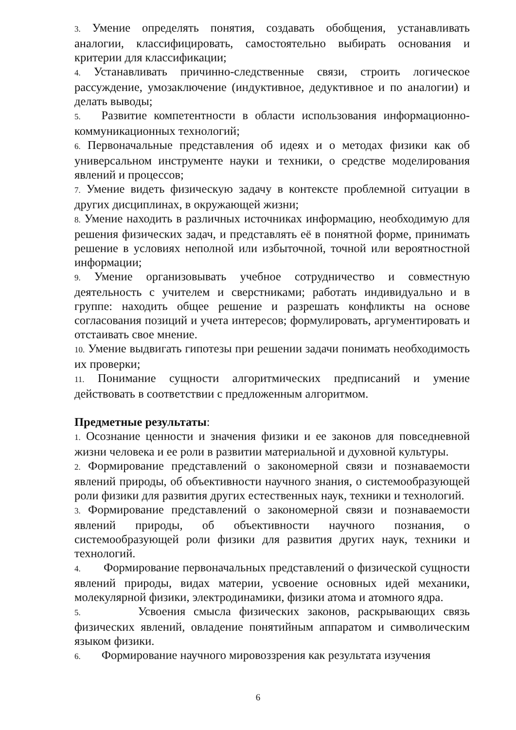3. Умение определять понятия, создавать обобщения, устанавливать аналогии, классифицировать, самостоятельно выбирать основания и критерии для классификации;
4. Устанавливать причинно-следственные связи, строить логическое рассуждение, умозаключение (индуктивное, дедуктивное и по аналогии) и делать выводы;
5. Развитие компетентности в области использования информационно-коммуникационных технологий;
6. Первоначальные представления об идеях и о методах физики как об универсальном инструменте науки и техники, о средстве моделирования явлений и процессов;
7. Умение видеть физическую задачу в контексте проблемной ситуации в других дисциплинах, в окружающей жизни;
8. Умение находить в различных источниках информацию, необходимую для решения физических задач, и представлять её в понятной форме, принимать решение в условиях неполной или избыточной, точной или вероятностной информации;
9. Умение организовывать учебное сотрудничество и совместную деятельность с учителем и сверстниками; работать индивидуально и в группе: находить общее решение и разрешать конфликты на основе согласования позиций и учета интересов; формулировать, аргументировать и отстаивать свое мнение.
10. Умение выдвигать гипотезы при решении задачи понимать необходимость их проверки;
11. Понимание сущности алгоритмических предписаний и умение действовать в соответствии с предложенным алгоритмом.
Предметные результаты:
1. Осознание ценности и значения физики и ее законов для повседневной жизни человека и ее роли в развитии материальной и духовной культуры.
2. Формирование представлений о закономерной связи и познаваемости явлений природы, об объективности научного знания, о системообразующей роли физики для развития других естественных наук, техники и технологий.
3. Формирование представлений о закономерной связи и познаваемости явлений природы, об объективности научного познания, о системообразующей роли физики для развития других наук, техники и технологий.
4. Формирование первоначальных представлений о физической сущности явлений природы, видах материи, усвоение основных идей механики, молекулярной физики, электродинамики, физики атома и атомного ядра.
5. Усвоения смысла физических законов, раскрывающих связь физических явлений, овладение понятийным аппаратом и символическим языком физики.
6. Формирование научного мировоззрения как результата изучения
6